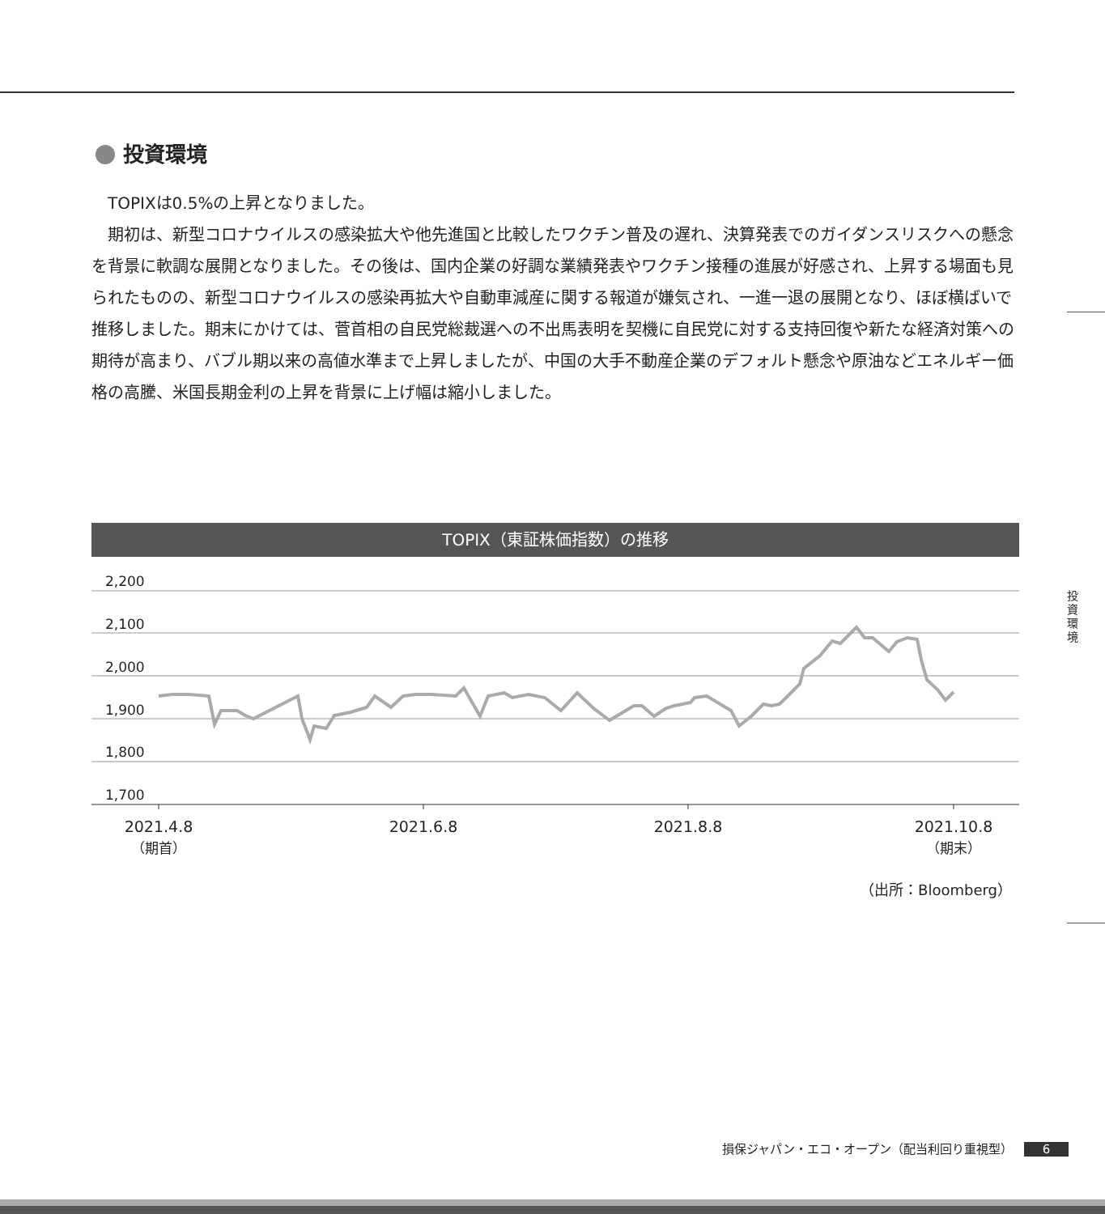投資環境
TOPIXは0.5%の上昇となりました。
期初は、新型コロナウイルスの感染拡大や他先進国と比較したワクチン普及の遅れ、決算発表でのガイダンスリスクへの懸念を背景に軟調な展開となりました。その後は、国内企業の好調な業績発表やワクチン接種の進展が好感され、上昇する場面も見られたものの、新型コロナウイルスの感染再拡大や自動車減産に関する報道が嫌気され、一進一退の展開となり、ほぼ横ばいで推移しました。期末にかけては、菅首相の自民党総裁選への不出馬表明を契機に自民党に対する支持回復や新たな経済対策への期待が高まり、バブル期以来の高値水準まで上昇しましたが、中国の大手不動産企業のデフォルト懸念や原油などエネルギー価格の高騰、米国長期金利の上昇を背景に上げ幅は縮小しました。
TOPIX（東証株価指数）の推移
2,200
2,100
2,000
1,900
1,800
1,700
2021.4.8
（期首）
2021.6.8
2021.8.8
2021.10.8
（期末）
（出所：Bloomberg）
投資環境
損保ジャパン・エコ・オープン（配当利回り重視型） 6